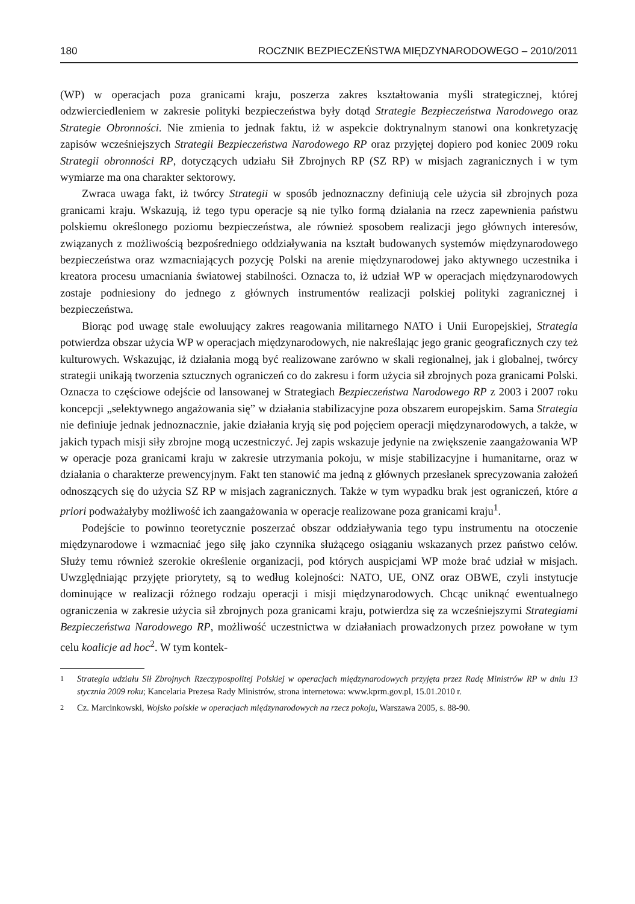180 ROCZNIK BEZPIECZEŃSTWA MIĘDZYNARODOWEGO – 2010/2011
(WP) w operacjach poza granicami kraju, poszerza zakres kształtowania myśli strategicznej, której odzwierciedleniem w zakresie polityki bezpieczeństwa były dotąd Strategie Bezpieczeństwa Narodowego oraz Strategie Obronności. Nie zmienia to jednak faktu, iż w aspekcie doktrynalnym stanowi ona konkretyzację zapisów wcześniejszych Strategii Bezpieczeństwa Narodowego RP oraz przyjętej dopiero pod koniec 2009 roku Strategii obronności RP, dotyczących udziału Sił Zbrojnych RP (SZ RP) w misjach zagranicznych i w tym wymiarze ma ona charakter sektorowy.
Zwraca uwaga fakt, iż twórcy Strategii w sposób jednoznaczny definiują cele użycia sił zbrojnych poza granicami kraju. Wskazują, iż tego typu operacje są nie tylko formą działania na rzecz zapewnienia państwu polskiemu określonego poziomu bezpieczeństwa, ale również sposobem realizacji jego głównych interesów, związanych z możliwością bezpośredniego oddziaływania na kształt budowanych systemów międzynarodowego bezpieczeństwa oraz wzmacniających pozycję Polski na arenie międzynarodowej jako aktywnego uczestnika i kreatora procesu umacniania światowej stabilności. Oznacza to, iż udział WP w operacjach międzynarodowych zostaje podniesiony do jednego z głównych instrumentów realizacji polskiej polityki zagranicznej i bezpieczeństwa.
Biorąc pod uwagę stale ewoluujący zakres reagowania militarnego NATO i Unii Europejskiej, Strategia potwierdza obszar użycia WP w operacjach międzynarodowych, nie nakreślając jego granic geograficznych czy też kulturowych. Wskazując, iż działania mogą być realizowane zarówno w skali regionalnej, jak i globalnej, twórcy strategii unikają tworzenia sztucznych ograniczeń co do zakresu i form użycia sił zbrojnych poza granicami Polski. Oznacza to częściowe odejście od lansowanej w Strategiach Bezpieczeństwa Narodowego RP z 2003 i 2007 roku koncepcji „selektywnego angażowania się” w działania stabilizacyjne poza obszarem europejskim. Sama Strategia nie definiuje jednak jednoznacznie, jakie działania kryją się pod pojęciem operacji międzynarodowych, a także, w jakich typach misji siły zbrojne mogą uczestniczyć. Jej zapis wskazuje jedynie na zwiększenie zaangażowania WP w operacje poza granicami kraju w zakresie utrzymania pokoju, w misje stabilizacyjne i humanitarne, oraz w działania o charakterze prewencyjnym. Fakt ten stanowić ma jedną z głównych przesłanek sprecyzowania założeń odnoszących się do użycia SZ RP w misjach zagranicznych. Także w tym wypadku brak jest ograniczeń, które a priori podważałyby możliwość ich zaangażowania w operacje realizowane poza granicami kraju<sup>1</sup>.
Podejście to powinno teoretycznie poszerzać obszar oddziaływania tego typu instrumentu na otoczenie międzynarodowe i wzmacniać jego siłę jako czynnika służącego osiąganiu wskazanych przez państwo celów. Służy temu również szerokie określenie organizacji, pod których auspicjami WP może brać udział w misjach. Uwzględniając przyjęte priorytety, są to według kolejności: NATO, UE, ONZ oraz OBWE, czyli instytucje dominujące w realizacji różnego rodzaju operacji i misji międzynarodowych. Chcąc uniknąć ewentualnego ograniczenia w zakresie użycia sił zbrojnych poza granicami kraju, potwierdza się za wcześniejszymi Strategiami Bezpieczeństwa Narodowego RP, możliwość uczestnictwa w działaniach prowadzonych przez powołane w tym celu koalicje ad hoc<sup>2</sup>. W tym kontek-
<sup>1</sup> Strategia udziału Sił Zbrojnych Rzeczypospolitej Polskiej w operacjach międzynarodowych przyjęta przez Radę Ministrów RP w dniu 13 stycznia 2009 roku; Kancelaria Prezesa Rady Ministrów, strona internetowa: www.kprm.gov.pl, 15.01.2010 r.
<sup>2</sup> Cz. Marcinkowski, Wojsko polskie w operacjach międzynarodowych na rzecz pokoju, Warszawa 2005, s. 88-90.